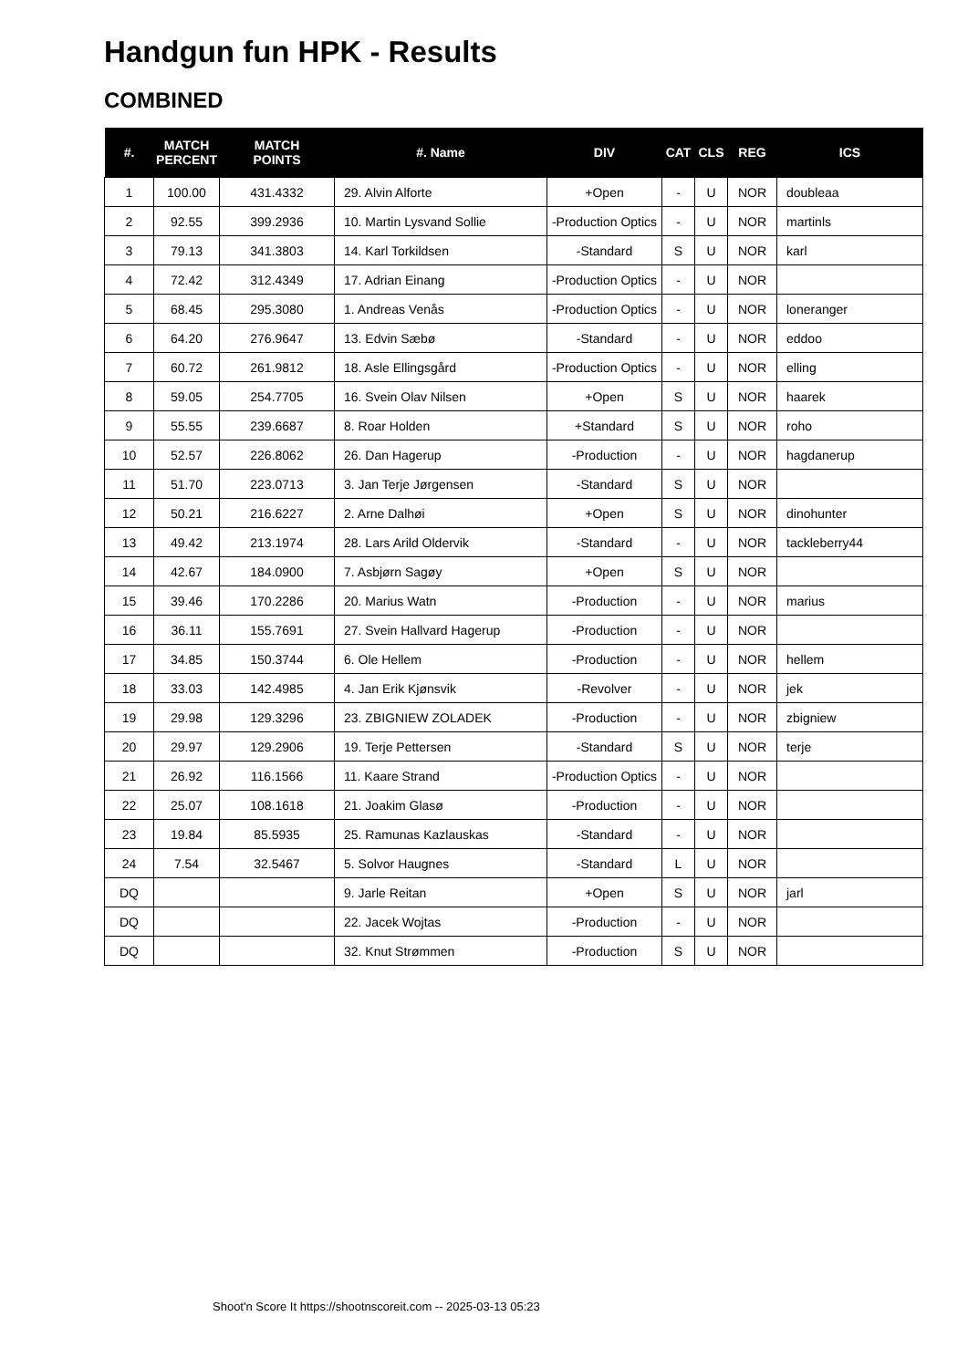Handgun fun HPK - Results
COMBINED
| #. | MATCH PERCENT | MATCH POINTS | #. Name | DIV | CAT | CLS | REG | ICS |
| --- | --- | --- | --- | --- | --- | --- | --- | --- |
| 1 | 100.00 | 431.4332 | 29. Alvin Alforte | +Open | - | U | NOR | doubleaa |
| 2 | 92.55 | 399.2936 | 10. Martin Lysvand Sollie | -Production Optics | - | U | NOR | martinls |
| 3 | 79.13 | 341.3803 | 14. Karl Torkildsen | -Standard | S | U | NOR | karl |
| 4 | 72.42 | 312.4349 | 17. Adrian Einang | -Production Optics | - | U | NOR | |
| 5 | 68.45 | 295.3080 | 1. Andreas Venås | -Production Optics | - | U | NOR | loneranger |
| 6 | 64.20 | 276.9647 | 13. Edvin Sæbø | -Standard | - | U | NOR | eddoo |
| 7 | 60.72 | 261.9812 | 18. Asle Ellingsgård | -Production Optics | - | U | NOR | elling |
| 8 | 59.05 | 254.7705 | 16. Svein Olav Nilsen | +Open | S | U | NOR | haarek |
| 9 | 55.55 | 239.6687 | 8. Roar Holden | +Standard | S | U | NOR | roho |
| 10 | 52.57 | 226.8062 | 26. Dan Hagerup | -Production | - | U | NOR | hagdanerup |
| 11 | 51.70 | 223.0713 | 3. Jan Terje Jørgensen | -Standard | S | U | NOR | |
| 12 | 50.21 | 216.6227 | 2. Arne Dalhøi | +Open | S | U | NOR | dinohunter |
| 13 | 49.42 | 213.1974 | 28. Lars Arild Oldervik | -Standard | - | U | NOR | tackleberry44 |
| 14 | 42.67 | 184.0900 | 7. Asbjørn Sagøy | +Open | S | U | NOR | |
| 15 | 39.46 | 170.2286 | 20. Marius Watn | -Production | - | U | NOR | marius |
| 16 | 36.11 | 155.7691 | 27. Svein Hallvard Hagerup | -Production | - | U | NOR | |
| 17 | 34.85 | 150.3744 | 6. Ole Hellem | -Production | - | U | NOR | hellem |
| 18 | 33.03 | 142.4985 | 4. Jan Erik Kjønsvik | -Revolver | - | U | NOR | jek |
| 19 | 29.98 | 129.3296 | 23. ZBIGNIEW ZOLADEK | -Production | - | U | NOR | zbigniew |
| 20 | 29.97 | 129.2906 | 19. Terje Pettersen | -Standard | S | U | NOR | terje |
| 21 | 26.92 | 116.1566 | 11. Kaare Strand | -Production Optics | - | U | NOR | |
| 22 | 25.07 | 108.1618 | 21. Joakim Glasø | -Production | - | U | NOR | |
| 23 | 19.84 | 85.5935 | 25. Ramunas Kazlauskas | -Standard | - | U | NOR | |
| 24 | 7.54 | 32.5467 | 5. Solvor Haugnes | -Standard | L | U | NOR | |
| DQ | | | 9. Jarle Reitan | +Open | S | U | NOR | jarl |
| DQ | | | 22. Jacek Wojtas | -Production | - | U | NOR | |
| DQ | | | 32. Knut Strømmen | -Production | S | U | NOR | |
Shoot'n Score It https://shootnscoreit.com -- 2025-03-13 05:23